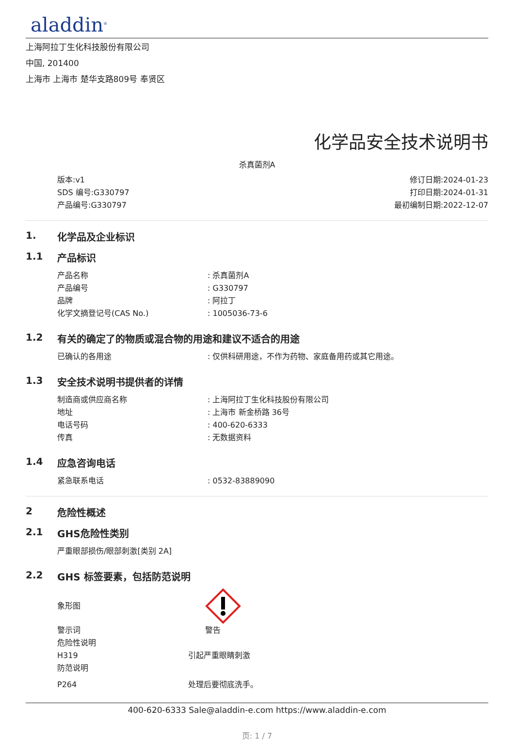aladdin<sup>®</sup>
上海阿拉丁生化科技股份有限公司
中国, 201400
上海市 上海市 楚华支路809号 奉贤区
化学品安全技术说明书
杀真菌剂A
版本:v1
SDS 编号:G330797
产品编号:G330797
修订日期:2024-01-23
打印日期:2024-01-31
最初编制日期:2022-12-07
1. 化学品及企业标识
1.1 产品标识
产品名称 : 杀真菌剂A
产品编号 : G330797
品牌 : 阿拉丁
化学文摘登记号(CAS No.) : 1005036-73-6
1.2 有关的确定了的物质或混合物的用途和建议不适合的用途
已确认的各用途 : 仅供科研用途，不作为药物、家庭备用药或其它用途。
1.3 安全技术说明书提供者的详情
制造商或供应商名称 : 上海阿拉丁生化科技股份有限公司
地址 : 上海市 新金桥路 36号
电话号码 : 400-620-6333
传真 : 无数据资料
1.4 应急咨询电话
紧急联系电话 : 0532-83889090
2 危险性概述
2.1 GHS危险性类别
严重眼部损伤/眼部刺激[类别 2A]
2.2 GHS 标签要素，包括防范说明
象形图
警示词 警告
危险性说明
H319 引起严重眼睛刺激
防范说明
P264 处理后要彻底洗手。
400-620-6333 Sale@aladdin-e.com https://www.aladdin-e.com
页: 1 / 7